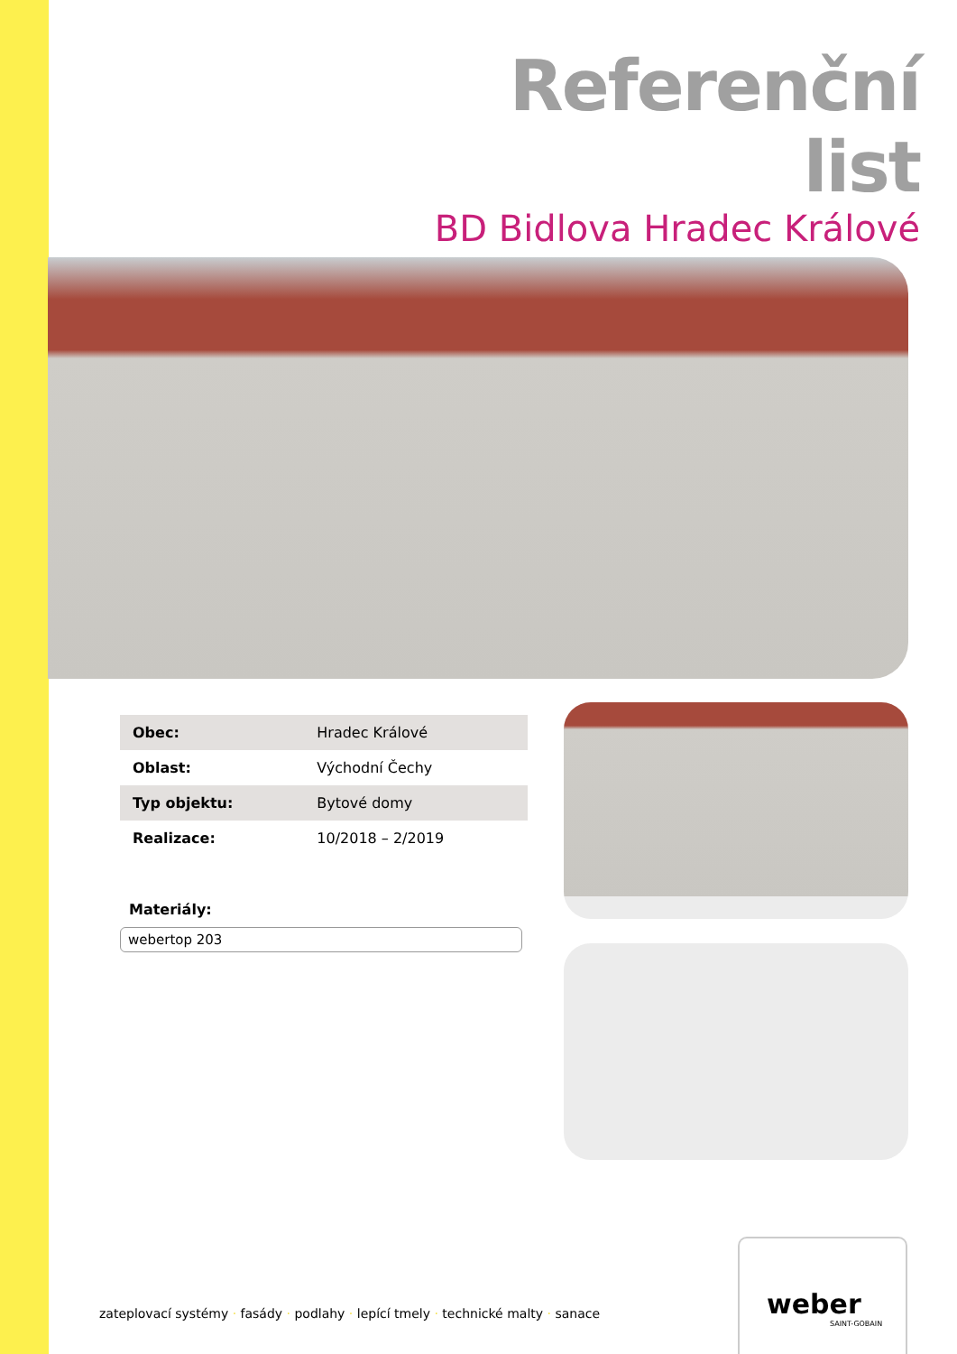Referenční list
BD Bidlova Hradec Králové
| Obec: | Hradec Králové |
| Oblast: | Východní Čechy |
| Typ objektu: | Bytové domy |
| Realizace: | 10/2018 – 2/2019 |
Materiály:
webertop 203
zateplovací systémy · fasády · podlahy · lepící tmely · technické malty · sanace
weber
SAINT-GOBAIN